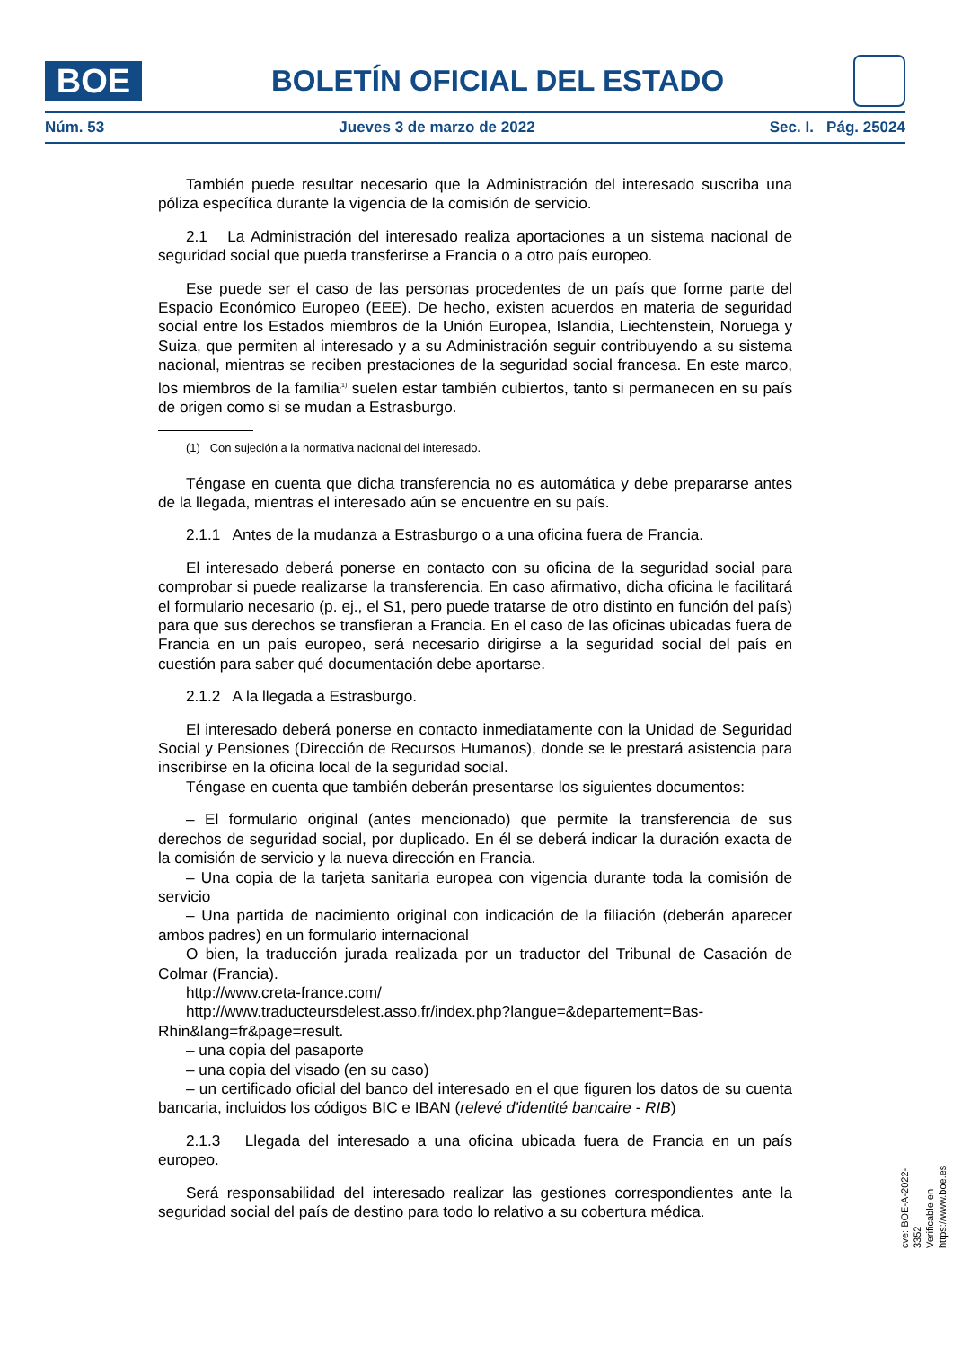BOE
BOLETÍN OFICIAL DEL ESTADO
Núm. 53 Jueves 3 de marzo de 2022 Sec. I. Pág. 25024
También puede resultar necesario que la Administración del interesado suscriba una póliza específica durante la vigencia de la comisión de servicio.
2.1 La Administración del interesado realiza aportaciones a un sistema nacional de seguridad social que pueda transferirse a Francia o a otro país europeo.
Ese puede ser el caso de las personas procedentes de un país que forme parte del Espacio Económico Europeo (EEE). De hecho, existen acuerdos en materia de seguridad social entre los Estados miembros de la Unión Europea, Islandia, Liechtenstein, Noruega y Suiza, que permiten al interesado y a su Administración seguir contribuyendo a su sistema nacional, mientras se reciben prestaciones de la seguridad social francesa. En este marco, los miembros de la familia<sup>(1)</sup> suelen estar también cubiertos, tanto si permanecen en su país de origen como si se mudan a Estrasburgo.
(1) Con sujeción a la normativa nacional del interesado.
Téngase en cuenta que dicha transferencia no es automática y debe prepararse antes de la llegada, mientras el interesado aún se encuentre en su país.
2.1.1 Antes de la mudanza a Estrasburgo o a una oficina fuera de Francia.
El interesado deberá ponerse en contacto con su oficina de la seguridad social para comprobar si puede realizarse la transferencia. En caso afirmativo, dicha oficina le facilitará el formulario necesario (p. ej., el S1, pero puede tratarse de otro distinto en función del país) para que sus derechos se transfieran a Francia. En el caso de las oficinas ubicadas fuera de Francia en un país europeo, será necesario dirigirse a la seguridad social del país en cuestión para saber qué documentación debe aportarse.
2.1.2 A la llegada a Estrasburgo.
El interesado deberá ponerse en contacto inmediatamente con la Unidad de Seguridad Social y Pensiones (Dirección de Recursos Humanos), donde se le prestará asistencia para inscribirse en la oficina local de la seguridad social.
Téngase en cuenta que también deberán presentarse los siguientes documentos:
– El formulario original (antes mencionado) que permite la transferencia de sus derechos de seguridad social, por duplicado. En él se deberá indicar la duración exacta de la comisión de servicio y la nueva dirección en Francia.
– Una copia de la tarjeta sanitaria europea con vigencia durante toda la comisión de servicio
– Una partida de nacimiento original con indicación de la filiación (deberán aparecer ambos padres) en un formulario internacional
O bien, la traducción jurada realizada por un traductor del Tribunal de Casación de Colmar (Francia).
http://www.creta-france.com/
http://www.traducteursdelest.asso.fr/index.php?langue=&departement=Bas-Rhin&lang=fr&page=result.
– una copia del pasaporte
– una copia del visado (en su caso)
– un certificado oficial del banco del interesado en el que figuren los datos de su cuenta bancaria, incluidos los códigos BIC e IBAN (relevé d'identité bancaire - RIB)
2.1.3 Llegada del interesado a una oficina ubicada fuera de Francia en un país europeo.
Será responsabilidad del interesado realizar las gestiones correspondientes ante la seguridad social del país de destino para todo lo relativo a su cobertura médica.
cve: BOE-A-2022-3352
Verificable en https://www.boe.es